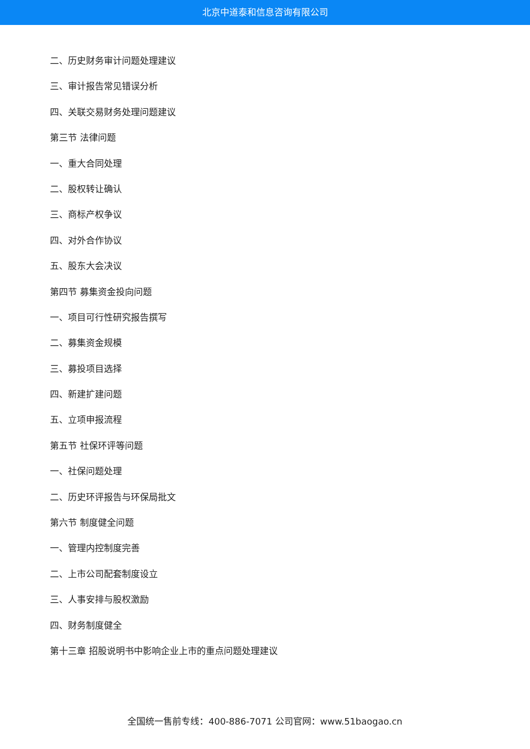北京中道泰和信息咨询有限公司
二、历史财务审计问题处理建议
三、审计报告常见错误分析
四、关联交易财务处理问题建议
第三节 法律问题
一、重大合同处理
二、股权转让确认
三、商标产权争议
四、对外合作协议
五、股东大会决议
第四节 募集资金投向问题
一、项目可行性研究报告撰写
二、募集资金规模
三、募投项目选择
四、新建扩建问题
五、立项申报流程
第五节 社保环评等问题
一、社保问题处理
二、历史环评报告与环保局批文
第六节 制度健全问题
一、管理内控制度完善
二、上市公司配套制度设立
三、人事安排与股权激励
四、财务制度健全
第十三章 招股说明书中影响企业上市的重点问题处理建议
全国统一售前专线：400-886-7071 公司官网：www.51baogao.cn